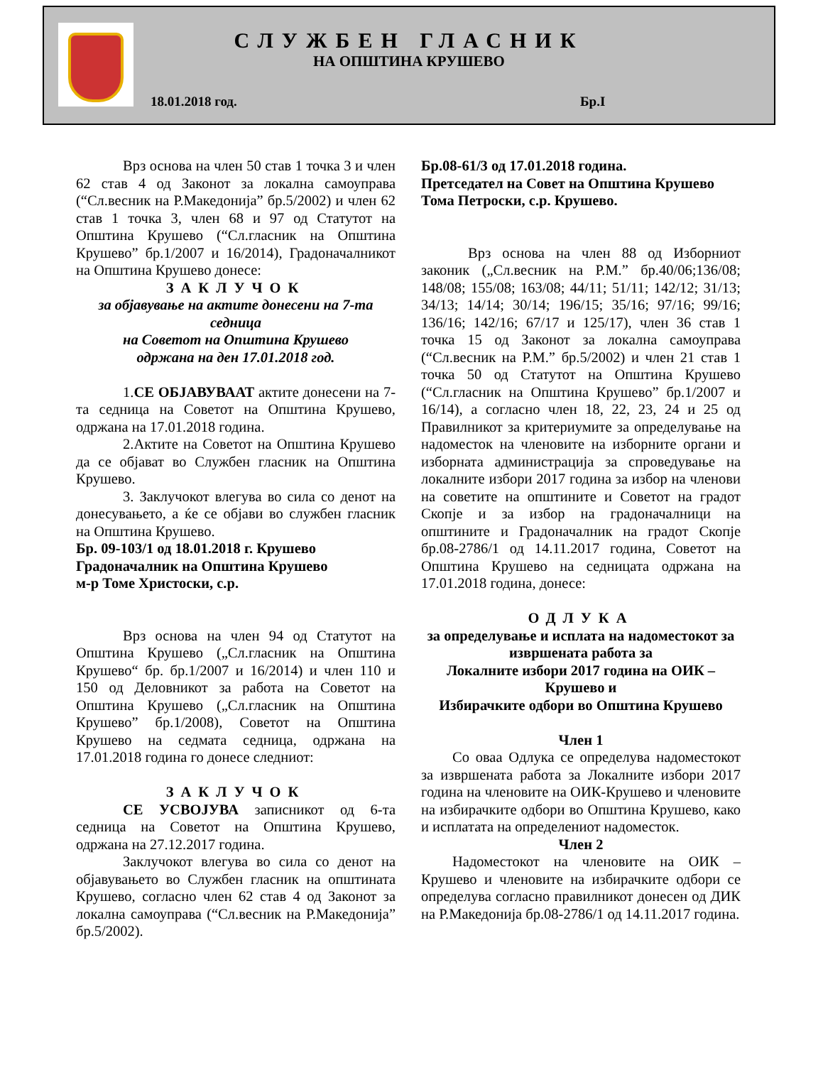СЛУЖБЕН ГЛАСНИК
НА ОПШТИНА КРУШЕВО
18.01.2018 год. Бр.I
Врз основа на член 50 став 1 точка 3 и член 62 став 4 од Законот за локална самоуправа (“Сл.весник на Р.Македонија” бр.5/2002) и член 62 став 1 точка 3, член 68 и 97 од Статутот на Општина Крушево (“Сл.гласник на Општина Крушево” бр.1/2007 и 16/2014), Градоначалникот на Општина Крушево донесе:
ЗАКЛУЧОК
за објавување на актите донесени на 7-та седница
на Советот на Општина Крушево
одржана на ден 17.01.2018 год.
1.СЕ ОБЈАВУВААТ актите донесени на 7-та седница на Советот на Општина Крушево, одржана на 17.01.2018 година.
2.Актите на Советот на Општина Крушево да се објават во Службен гласник на Општина Крушево.
3. Заклучокот влегува во сила со денот на донесувањето, а ќе се објави во службен гласник на Општина Крушево.
Бр. 09-103/1 од 18.01.2018 г. Крушево
Градоначалник на Општина Крушево
м-р Томе Христоски, с.р.
Врз основа на член 94 од Статутот на Општина Крушево („Сл.гласник на Општина Крушево“ бр. бр.1/2007 и 16/2014) и член 110 и 150 од Деловникот за работа на Советот на Општина Крушево („Сл.гласник на Општина Крушево” бр.1/2008), Советот на Општина Крушево на седмата седница, одржана на 17.01.2018 година го донесе следниот:
ЗАКЛУЧОК
СЕ УСВОЈУВА записникот од 6-та седница на Советот на Општина Крушево, одржана на 27.12.2017 година.
Заклучокот влегува во сила со денот на објавувањето во Службен гласник на општината Крушево, согласно член 62 став 4 од Законот за локална самоуправа (“Сл.весник на Р.Македонија” бр.5/2002).
Бр.08-61/3 од 17.01.2018 година.
Претседател на Совет на Општина Крушево
Тома Петроски, с.р. Крушево.
Врз основа на член 88 од Изборниот законик („Сл.весник на Р.М.” бр.40/06;136/08; 148/08; 155/08; 163/08; 44/11; 51/11; 142/12; 31/13; 34/13; 14/14; 30/14; 196/15; 35/16; 97/16; 99/16; 136/16; 142/16; 67/17 и 125/17), член 36 став 1 точка 15 од Законот за локална самоуправа (“Сл.весник на Р.М.” бр.5/2002) и член 21 став 1 точка 50 од Статутот на Општина Крушево (“Сл.гласник на Општина Крушево” бр.1/2007 и 16/14), а согласно член 18, 22, 23, 24 и 25 од Правилникот за критериумите за определување на надоместок на членовите на изборните органи и изборната администрација за спроведување на локалните избори 2017 година за избор на членови на советите на општините и Советот на градот Скопје и за избор на градоначалници на општините и Градоначалник на градот Скопје бр.08-2786/1 од 14.11.2017 година, Советот на Општина Крушево на седницата одржана на 17.01.2018 година, донесе:
ОДЛУКА
за определување и исплата на надоместокот за извршената работа за
Локалните избори 2017 година на ОИК – Крушево и
Избирачките одбори во Општина Крушево
Член 1
Со оваа Одлука се определува надоместокот за извршената работа за Локалните избори 2017 година на членовите на ОИК-Крушево и членовите на избирачките одбори во Општина Крушево, како и исплатата на определениот надоместок.
Член 2
Надоместокот на членовите на ОИК – Крушево и членовите на избирачките одбори се определува согласно правилникот донесен од ДИК на Р.Македонија бр.08-2786/1 од 14.11.2017 година.